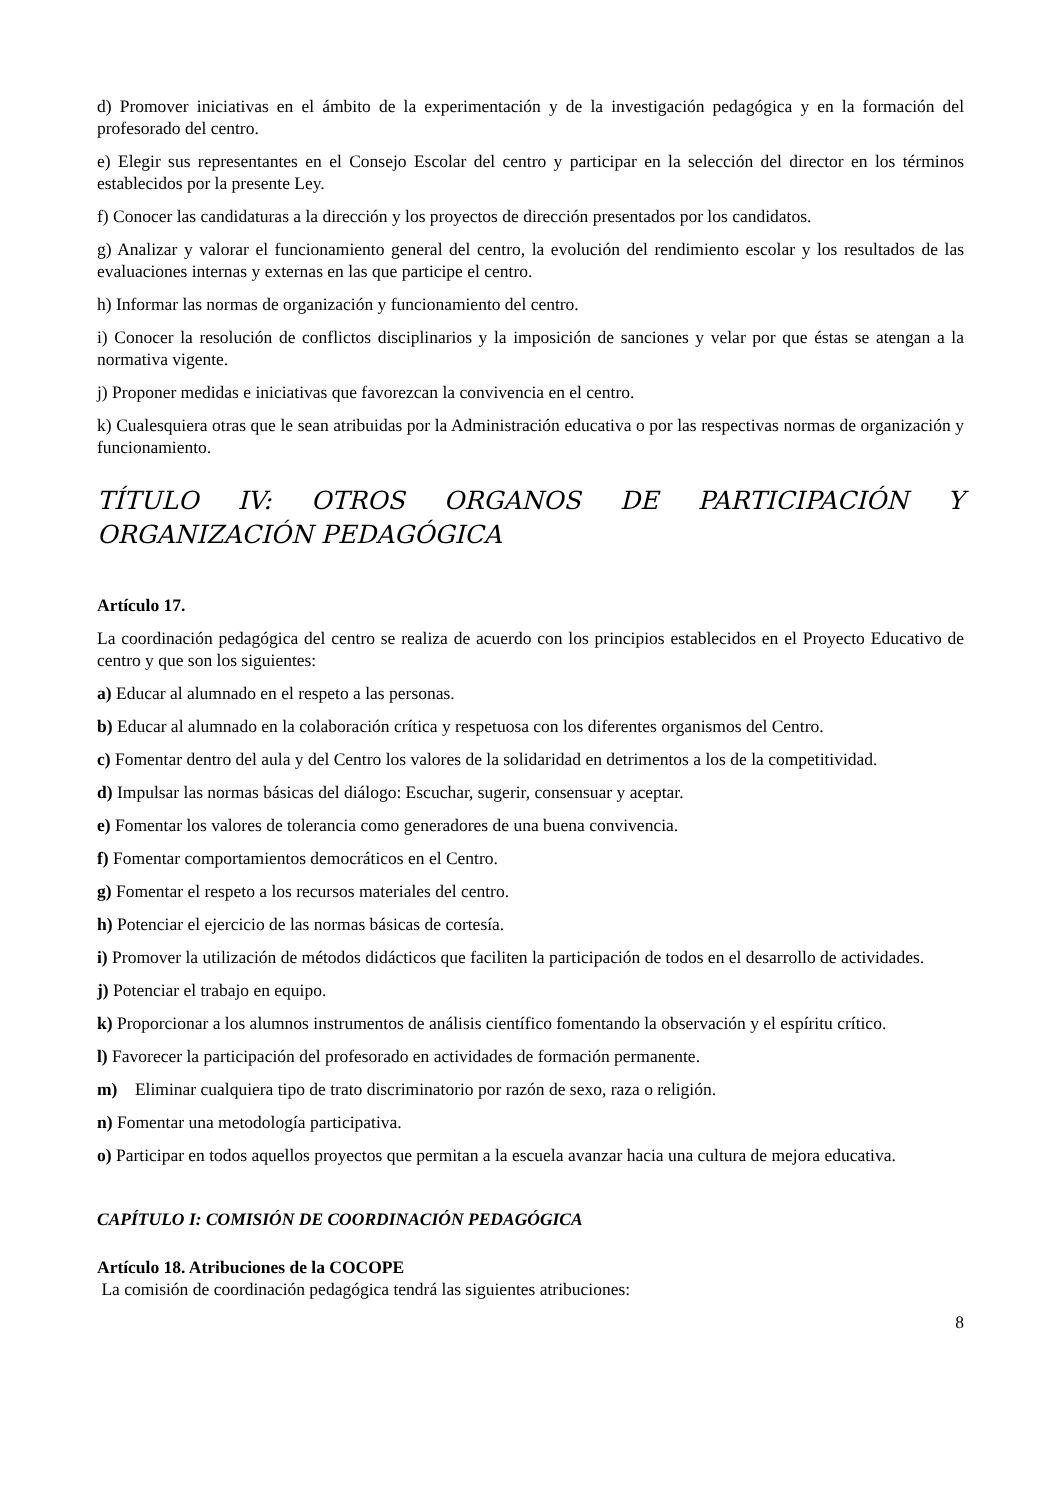d) Promover iniciativas en el ámbito de la experimentación y de la investigación pedagógica y en la formación del profesorado del centro.
e) Elegir sus representantes en el Consejo Escolar del centro y participar en la selección del director en los términos establecidos por la presente Ley.
f) Conocer las candidaturas a la dirección y los proyectos de dirección presentados por los candidatos.
g) Analizar y valorar el funcionamiento general del centro, la evolución del rendimiento escolar y los resultados de las evaluaciones internas y externas en las que participe el centro.
h) Informar las normas de organización y funcionamiento del centro.
i) Conocer la resolución de conflictos disciplinarios y la imposición de sanciones y velar por que éstas se atengan a la normativa vigente.
j) Proponer medidas e iniciativas que favorezcan la convivencia en el centro.
k) Cualesquiera otras que le sean atribuidas por la Administración educativa o por las respectivas normas de organización y funcionamiento.
TÍTULO IV: OTROS ORGANOS DE PARTICIPACIÓN Y ORGANIZACIÓN PEDAGÓGICA
Artículo 17.
La coordinación pedagógica del centro se realiza de acuerdo con los principios establecidos en el Proyecto Educativo de centro y que son los siguientes:
a) Educar al alumnado en el respeto a las personas.
b) Educar al alumnado en la colaboración crítica y respetuosa con los diferentes organismos del Centro.
c) Fomentar dentro del aula y del Centro los valores de la solidaridad en detrimentos a los de la competitividad.
d) Impulsar las normas básicas del diálogo: Escuchar, sugerir, consensuar y aceptar.
e) Fomentar los valores de tolerancia como generadores de una buena convivencia.
f) Fomentar comportamientos democráticos en el Centro.
g) Fomentar el respeto a los recursos materiales del centro.
h) Potenciar el ejercicio de las normas básicas de cortesía.
i) Promover la utilización de métodos didácticos que faciliten la participación de todos en el desarrollo de actividades.
j) Potenciar el trabajo en equipo.
k) Proporcionar a los alumnos instrumentos de análisis científico fomentando la observación y el espíritu crítico.
l) Favorecer la participación del profesorado en actividades de formación permanente.
m) Eliminar cualquiera tipo de trato discriminatorio por razón de sexo, raza o religión.
n) Fomentar una metodología participativa.
o) Participar en todos aquellos proyectos que permitan a la escuela avanzar hacia una cultura de mejora educativa.
CAPÍTULO I: COMISIÓN DE COORDINACIÓN PEDAGÓGICA
Artículo 18. Atribuciones de la COCOPE
La comisión de coordinación pedagógica tendrá las siguientes atribuciones:
8